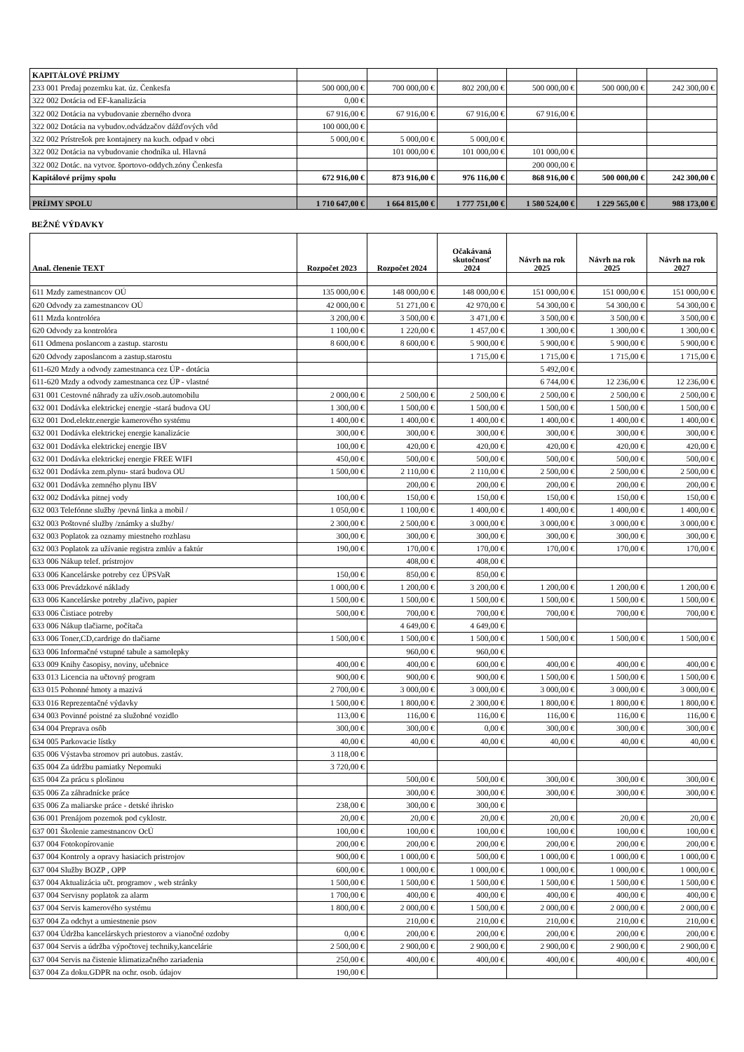| KAPITÁLOVÉ PRÍJMY | | | | | | |
| 233 001 Predaj pozemku kat. úz. Čenkesfa | 500 000,00 € | 700 000,00 € | 802 200,00 € | 500 000,00 € | 500 000,00 € | 242 300,00 € |
| 322 002 Dotácia od EF-kanalizácia | 0,00 € | | | | | |
| 322 002 Dotácia na vybudovanie zberného dvora | 67 916,00 € | 67 916,00 € | 67 916,00 € | 67 916,00 € | | |
| 322 002 Dotácia na vybudov.odvádzačov dážďových vôd | 100 000,00 € | | | | | |
| 322 002 Prístrešok pre kontajnery na kuch. odpad v obci | 5 000,00 € | 5 000,00 € | 5 000,00 € | | | |
| 322 002 Dotácia na vybudovanie chodníka ul. Hlavná | | 101 000,00 € | 101 000,00 € | 101 000,00 € | | |
| 322 002 Dotác. na vytvor. športovo-oddych.zóny Čenkesfa | | | | 200 000,00 € | | |
| Kapitálové príjmy spolu | 672 916,00 € | 873 916,00 € | 976 116,00 € | 868 916,00 € | 500 000,00 € | 242 300,00 € |
| PRÍJMY SPOLU | 1 710 647,00 € | 1 664 815,00 € | 1 777 751,00 € | 1 580 524,00 € | 1 229 565,00 € | 988 173,00 € |
BEŽNÉ VÝDAVKY
| Anal. členenie TEXT | Rozpočet 2023 | Rozpočet 2024 | Očakávaná skutočnosť 2024 | Návrh na rok 2025 | Návrh na rok 2025 | Návrh na rok 2027 |
| --- | --- | --- | --- | --- | --- | --- |
| 611 Mzdy zamestnancov OÚ | 135 000,00 € | 148 000,00 € | 148 000,00 € | 151 000,00 € | 151 000,00 € | 151 000,00 € |
| 620 Odvody za zamestnancov OÚ | 42 000,00 € | 51 271,00 € | 42 970,00 € | 54 300,00 € | 54 300,00 € | 54 300,00 € |
| 611 Mzda kontrolóra | 3 200,00 € | 3 500,00 € | 3 471,00 € | 3 500,00 € | 3 500,00 € | 3 500,00 € |
| 620 Odvody za kontrolóra | 1 100,00 € | 1 220,00 € | 1 457,00 € | 1 300,00 € | 1 300,00 € | 1 300,00 € |
| 611 Odmena poslancom a zastup. starostu | 8 600,00 € | 8 600,00 € | 5 900,00 € | 5 900,00 € | 5 900,00 € | 5 900,00 € |
| 620 Odvody zaposlancom a zastup.starostu | | | 1 715,00 € | 1 715,00 € | 1 715,00 € | 1 715,00 € |
| 611-620 Mzdy a odvody zamestnanca cez ÚP - dotácia | | | | 5 492,00 € | | |
| 611-620 Mzdy a odvody zamestnanca cez ÚP - vlastné | | | | 6 744,00 € | 12 236,00 € | 12 236,00 € |
| 631 001 Cestovné náhrady za užív.osob.automobilu | 2 000,00 € | 2 500,00 € | 2 500,00 € | 2 500,00 € | 2 500,00 € | 2 500,00 € |
| 632 001 Dodávka elektrickej energie -stará budova OU | 1 300,00 € | 1 500,00 € | 1 500,00 € | 1 500,00 € | 1 500,00 € | 1 500,00 € |
| 632 001 Dod.elektr.energie kamerového systému | 1 400,00 € | 1 400,00 € | 1 400,00 € | 1 400,00 € | 1 400,00 € | 1 400,00 € |
| 632 001 Dodávka elektrickej energie kanalizácie | 300,00 € | 300,00 € | 300,00 € | 300,00 € | 300,00 € | 300,00 € |
| 632 001 Dodávka elektrickej energie IBV | 100,00 € | 420,00 € | 420,00 € | 420,00 € | 420,00 € | 420,00 € |
| 632 001 Dodávka elektrickej energie FREE WIFI | 450,00 € | 500,00 € | 500,00 € | 500,00 € | 500,00 € | 500,00 € |
| 632 001 Dodávka zem.plynu- stará budova OU | 1 500,00 € | 2 110,00 € | 2 110,00 € | 2 500,00 € | 2 500,00 € | 2 500,00 € |
| 632 001 Dodávka zemného plynu IBV | | 200,00 € | 200,00 € | 200,00 € | 200,00 € | 200,00 € |
| 632 002 Dodávka pitnej vody | 100,00 € | 150,00 € | 150,00 € | 150,00 € | 150,00 € | 150,00 € |
| 632 003 Telefónne služby /pevná linka a mobil / | 1 050,00 € | 1 100,00 € | 1 400,00 € | 1 400,00 € | 1 400,00 € | 1 400,00 € |
| 632 003 Poštovné služby /známky a služby/ | 2 300,00 € | 2 500,00 € | 3 000,00 € | 3 000,00 € | 3 000,00 € | 3 000,00 € |
| 632 003 Poplatok za oznamy miestneho rozhlasu | 300,00 € | 300,00 € | 300,00 € | 300,00 € | 300,00 € | 300,00 € |
| 632 003 Poplatok za užívanie registra zmlúv a faktúr | 190,00 € | 170,00 € | 170,00 € | 170,00 € | 170,00 € | 170,00 € |
| 633 006 Nákup telef. prístrojov | | 408,00 € | 408,00 € | | | |
| 633 006 Kancelárske potreby cez ÚPSVaR | 150,00 € | 850,00 € | 850,00 € | | | |
| 633 006 Prevádzkové náklady | 1 000,00 € | 1 200,00 € | 3 200,00 € | 1 200,00 € | 1 200,00 € | 1 200,00 € |
| 633 006 Kancelárske potreby ,tlačivo, papier | 1 500,00 € | 1 500,00 € | 1 500,00 € | 1 500,00 € | 1 500,00 € | 1 500,00 € |
| 633 006 Čistiace potreby | 500,00 € | 700,00 € | 700,00 € | 700,00 € | 700,00 € | 700,00 € |
| 633 006 Nákup tlačiarne, počítača | | 4 649,00 € | 4 649,00 € | | | |
| 633 006 Toner,CD,cardrige do tlačiarne | 1 500,00 € | 1 500,00 € | 1 500,00 € | 1 500,00 € | 1 500,00 € | 1 500,00 € |
| 633 006 Informačné vstupné tabule a samolepky | | 960,00 € | 960,00 € | | | |
| 633 009 Knihy časopisy, noviny, učebnice | 400,00 € | 400,00 € | 600,00 € | 400,00 € | 400,00 € | 400,00 € |
| 633 013 Licencia na učtovný program | 900,00 € | 900,00 € | 900,00 € | 1 500,00 € | 1 500,00 € | 1 500,00 € |
| 633 015 Pohonné hmoty a mazivá | 2 700,00 € | 3 000,00 € | 3 000,00 € | 3 000,00 € | 3 000,00 € | 3 000,00 € |
| 633 016 Reprezentačné výdavky | 1 500,00 € | 1 800,00 € | 2 300,00 € | 1 800,00 € | 1 800,00 € | 1 800,00 € |
| 634 003 Povinné poistné za služobné vozidlo | 113,00 € | 116,00 € | 116,00 € | 116,00 € | 116,00 € | 116,00 € |
| 634 004 Preprava osôb | 300,00 € | 300,00 € | 0,00 € | 300,00 € | 300,00 € | 300,00 € |
| 634 005 Parkovacie lístky | 40,00 € | 40,00 € | 40,00 € | 40,00 € | 40,00 € | 40,00 € |
| 635 006 Výstavba stromov pri autobus. zastáv. | 3 118,00 € | | | | | |
| 635 004 Za údržbu pamiatky Nepomuki | 3 720,00 € | | | | | |
| 635 004 Za prácu s plošinou | | 500,00 € | 500,00 € | 300,00 € | 300,00 € | 300,00 € |
| 635 006 Za záhradnícke práce | | 300,00 € | 300,00 € | 300,00 € | 300,00 € | 300,00 € |
| 635 006 Za maliarske práce - detské ihrisko | 238,00 € | 300,00 € | 300,00 € | | | |
| 636 001 Prenájom pozemok pod cyklostr. | 20,00 € | 20,00 € | 20,00 € | 20,00 € | 20,00 € | 20,00 € |
| 637 001 Školenie zamestnancov OcÚ | 100,00 € | 100,00 € | 100,00 € | 100,00 € | 100,00 € | 100,00 € |
| 637 004 Fotokopírovanie | 200,00 € | 200,00 € | 200,00 € | 200,00 € | 200,00 € | 200,00 € |
| 637 004 Kontroly a opravy hasiacich pristrojov | 900,00 € | 1 000,00 € | 500,00 € | 1 000,00 € | 1 000,00 € | 1 000,00 € |
| 637 004 Služby BOZP , OPP | 600,00 € | 1 000,00 € | 1 000,00 € | 1 000,00 € | 1 000,00 € | 1 000,00 € |
| 637 004 Aktualizácia učt. programov , web stránky | 1 500,00 € | 1 500,00 € | 1 500,00 € | 1 500,00 € | 1 500,00 € | 1 500,00 € |
| 637 004 Servisny poplatok za alarm | 1 700,00 € | 400,00 € | 400,00 € | 400,00 € | 400,00 € | 400,00 € |
| 637 004 Servis kamerového systému | 1 800,00 € | 2 000,00 € | 1 500,00 € | 2 000,00 € | 2 000,00 € | 2 000,00 € |
| 637 004 Za odchyt a umiestnenie psov | | 210,00 € | 210,00 € | 210,00 € | 210,00 € | 210,00 € |
| 637 004 Údržba kancelárskych priestorov a vianočné ozdoby | 0,00 € | 200,00 € | 200,00 € | 200,00 € | 200,00 € | 200,00 € |
| 637 004 Servis a údržba výpočtovej techniky,kancelárie | 2 500,00 € | 2 900,00 € | 2 900,00 € | 2 900,00 € | 2 900,00 € | 2 900,00 € |
| 637 004 Servis na čistenie klimatizačného zariadenia | 250,00 € | 400,00 € | 400,00 € | 400,00 € | 400,00 € | 400,00 € |
| 637 004 Za doku.GDPR na ochr. osob. údajov | 190,00 € | | | | | |